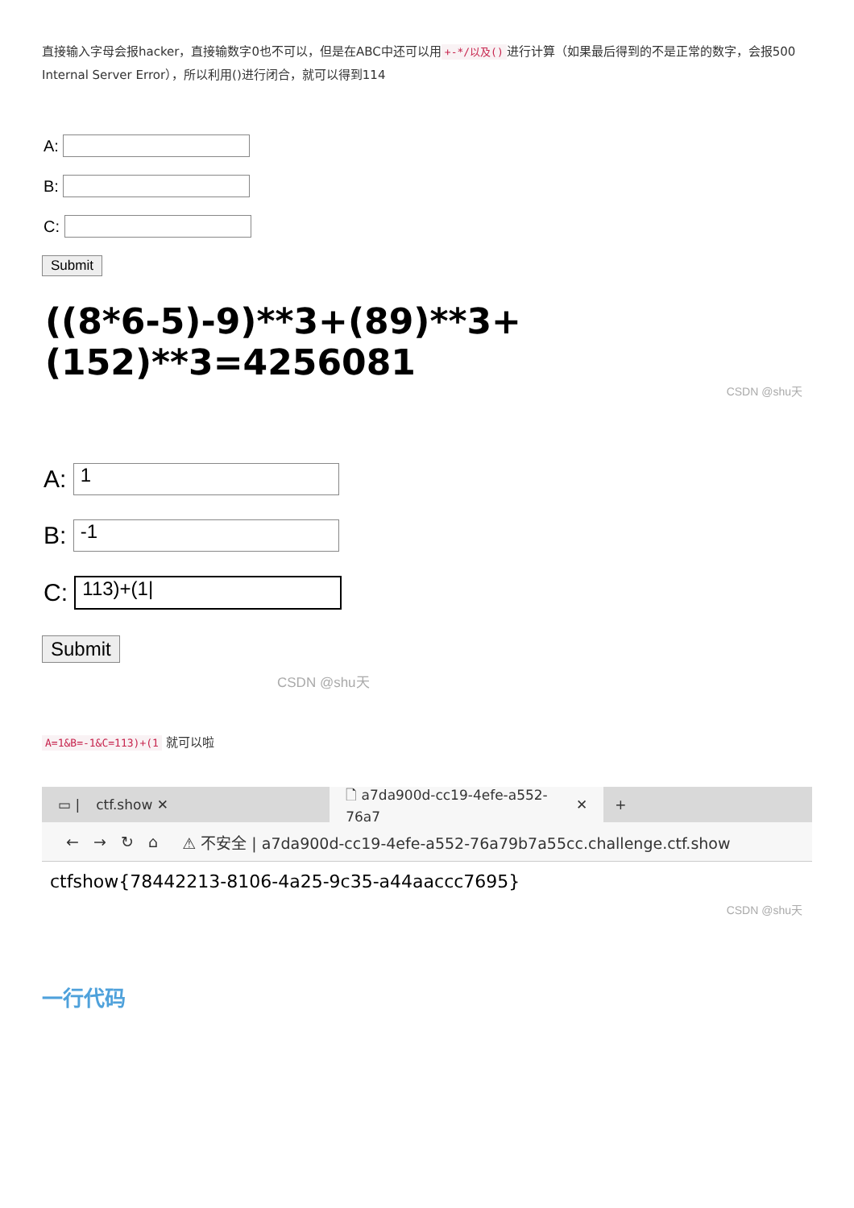直接输入字母会报hacker，直接输数字0也不可以，但是在ABC中还可以用 +-*/以及() 进行计算（如果最后得到的不是正常的数字，会报500 Internal Server Error），所以利用()进行闭合，就可以得到114
A:
B:
C:
Submit
((8*6-5)-9)**3+(89)**3+(152)**3=4256081
CSDN @shu天
A:
1
B:
-1
C:
113)+(1|
Submit
CSDN @shu天
A=1&B=-1&C=113)+(1 就可以啦
▭ | ctf.show ✕
🗋 a7da900d-cc19-4efe-a552-76a7 ✕
+
← → ↻ ⌂ ⚠ 不安全 | a7da900d-cc19-4efe-a552-76a79b7a55cc.challenge.ctf.show
ctfshow{78442213-8106-4a25-9c35-a44aaccc7695}
CSDN @shu天
一行代码